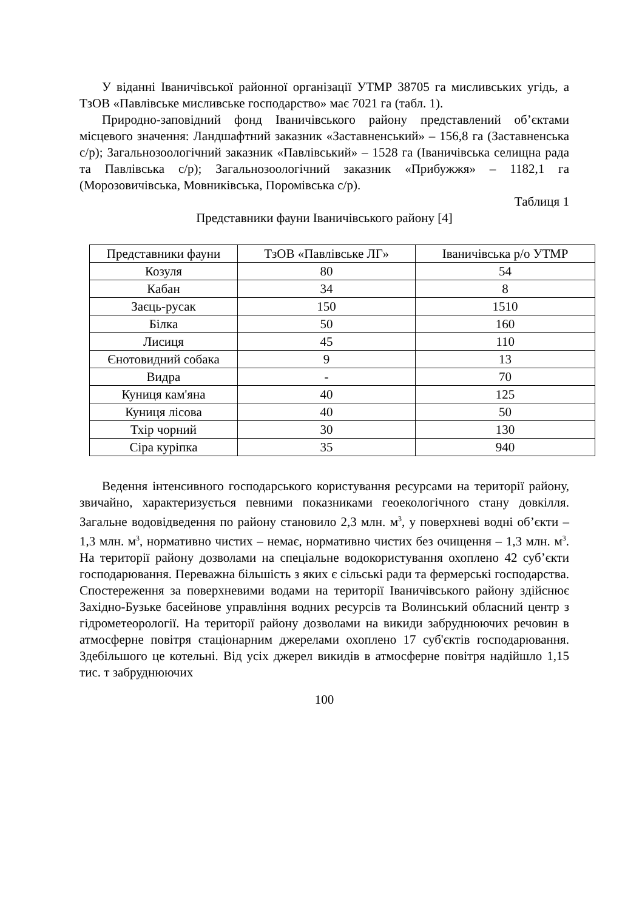У віданні Іваничівської районної організації УТМР 38705 га мисливських угідь, а ТзОВ «Павлівське мисливське господарство» має 7021 га (табл. 1).
Природно-заповідний фонд Іваничівського району представлений об’єктами місцевого значення: Ландшафтний заказник «Заставненський» – 156,8 га (Заставненська с/р); Загальнозоологічний заказник «Павлівський» – 1528 га (Іваничівська селищна рада та Павлівська с/р); Загальнозоологічний заказник «Прибужжя» – 1182,1 га (Морозовичівська, Мовниківська, Поромівська с/р).
Таблиця 1
Представники фауни Іваничівського району [4]
| Представники фауни | ТзОВ «Павлівське ЛГ» | Іваничівська р/о УТМР |
| Козуля | 80 | 54 |
| Кабан | 34 | 8 |
| Заєць-русак | 150 | 1510 |
| Білка | 50 | 160 |
| Лисиця | 45 | 110 |
| Єнотовидний собака | 9 | 13 |
| Видра | - | 70 |
| Куниця кам'яна | 40 | 125 |
| Куниця лісова | 40 | 50 |
| Тхір чорний | 30 | 130 |
| Сіра куріпка | 35 | 940 |
Ведення інтенсивного господарського користування ресурсами на території району, звичайно, характеризується певними показниками геоекологічного стану довкілля. Загальне водовідведення по району становило 2,3 млн. м<sup>3</sup>, у поверхневі водні об’єкти – 1,3 млн. м<sup>3</sup>, нормативно чистих – немає, нормативно чистих без очищення – 1,3 млн. м<sup>3</sup>. На території району дозволами на спеціальне водокористування охоплено 42 суб’єкти господарювання. Переважна більшість з яких є сільські ради та фермерські господарства. Спостереження за поверхневими водами на території Іваничівського району здійснює Західно-Бузьке басейнове управління водних ресурсів та Волинський обласний центр з гідрометеорології. На території району дозволами на викиди забруднюючих речовин в атмосферне повітря стаціонарним джерелами охоплено 17 суб'єктів господарювання. Здебільшого це котельні. Від усіх джерел викидів в атмосферне повітря надійшло 1,15 тис. т забруднюючих
100